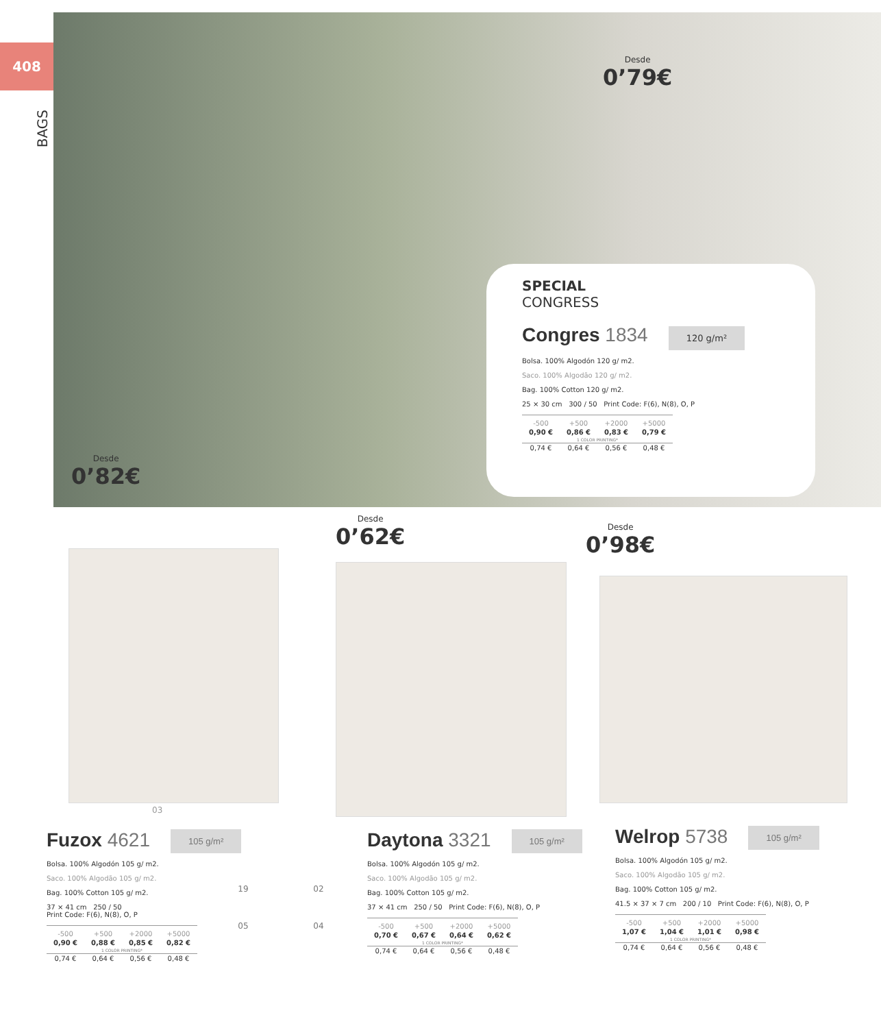408
BAGS
Desde
0’79€
Desde
0’82€
Desde
0’62€
Desde
0’98€
SPECIAL
CONGRESS
Congres 1834
120 g/m²
Bolsa. 100% Algodón 120 g/ m2.
Saco. 100% Algodão 120 g/ m2.
Bag. 100% Cotton 120 g/ m2.
25 × 30 cm 300 / 50 Print Code: F(6), N(8), O, P
| -500 | +500 | +2000 | +5000 |
| --- | --- | --- | --- |
| 0,90 € | 0,86 € | 0,83 € | 0,79 € |
| 1 COLOR PRINTING* | | | |
| 0,74 € | 0,64 € | 0,56 € | 0,48 € |
03
19 02 05 04
Fuzox 4621 105 g/m²
Bolsa. 100% Algodón 105 g/ m2.
Saco. 100% Algodão 105 g/ m2.
Bag. 100% Cotton 105 g/ m2.
37 × 41 cm 250 / 50
Print Code: F(6), N(8), O, P
| -500 | +500 | +2000 | +5000 |
| --- | --- | --- | --- |
| 0,90 € | 0,88 € | 0,85 € | 0,82 € |
| 1 COLOR PRINTING* | | | |
| 0,74 € | 0,64 € | 0,56 € | 0,48 € |
Daytona 3321 105 g/m²
Bolsa. 100% Algodón 105 g/ m2.
Saco. 100% Algodão 105 g/ m2.
Bag. 100% Cotton 105 g/ m2.
37 × 41 cm 250 / 50 Print Code: F(6), N(8), O, P
| -500 | +500 | +2000 | +5000 |
| --- | --- | --- | --- |
| 0,70 € | 0,67 € | 0,64 € | 0,62 € |
| 1 COLOR PRINTING* | | | |
| 0,74 € | 0,64 € | 0,56 € | 0,48 € |
Welrop 5738 105 g/m²
Bolsa. 100% Algodón 105 g/ m2.
Saco. 100% Algodão 105 g/ m2.
Bag. 100% Cotton 105 g/ m2.
41.5 × 37 × 7 cm 200 / 10 Print Code: F(6), N(8), O, P
| -500 | +500 | +2000 | +5000 |
| --- | --- | --- | --- |
| 1,07 € | 1,04 € | 1,01 € | 0,98 € |
| 1 COLOR PRINTING* | | | |
| 0,74 € | 0,64 € | 0,56 € | 0,48 € |